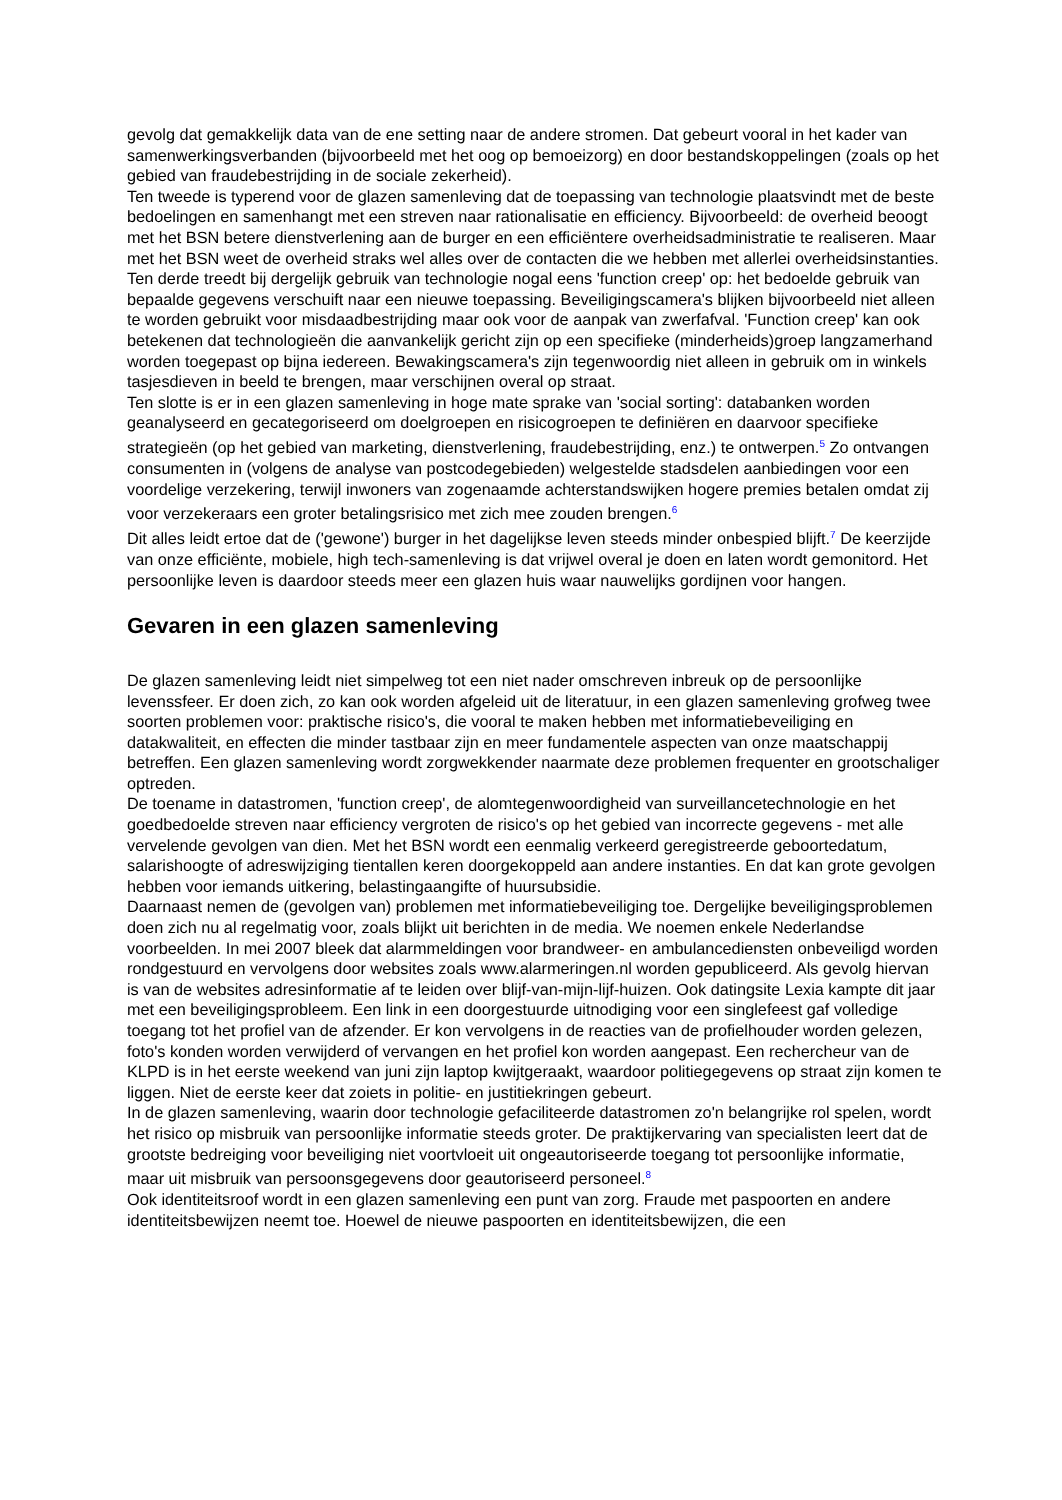gevolg dat gemakkelijk data van de ene setting naar de andere stromen. Dat gebeurt vooral in het kader van samenwerkingsverbanden (bijvoorbeeld met het oog op bemoeizorg) en door bestandskoppelingen (zoals op het gebied van fraudebestrijding in de sociale zekerheid).
Ten tweede is typerend voor de glazen samenleving dat de toepassing van technologie plaatsvindt met de beste bedoelingen en samenhangt met een streven naar rationalisatie en efficiency. Bijvoorbeeld: de overheid beoogt met het BSN betere dienstverlening aan de burger en een efficiëntere overheidsadministratie te realiseren. Maar met het BSN weet de overheid straks wel alles over de contacten die we hebben met allerlei overheidsinstanties.
Ten derde treedt bij dergelijk gebruik van technologie nogal eens 'function creep' op: het bedoelde gebruik van bepaalde gegevens verschuift naar een nieuwe toepassing. Beveiligingscamera's blijken bijvoorbeeld niet alleen te worden gebruikt voor misdaadbestrijding maar ook voor de aanpak van zwerfafval. 'Function creep' kan ook betekenen dat technologieën die aanvankelijk gericht zijn op een specifieke (minderheids)groep langzamerhand worden toegepast op bijna iedereen. Bewakingscamera's zijn tegenwoordig niet alleen in gebruik om in winkels tasjesdieven in beeld te brengen, maar verschijnen overal op straat.
Ten slotte is er in een glazen samenleving in hoge mate sprake van 'social sorting': databanken worden geanalyseerd en gecategoriseerd om doelgroepen en risicogroepen te definiëren en daarvoor specifieke strategieën (op het gebied van marketing, dienstverlening, fraudebestrijding, enz.) te ontwerpen.<sup>5</sup> Zo ontvangen consumenten in (volgens de analyse van postcodegebieden) welgestelde stadsdelen aanbiedingen voor een voordelige verzekering, terwijl inwoners van zogenaamde achterstandswijken hogere premies betalen omdat zij voor verzekeraars een groter betalingsrisico met zich mee zouden brengen.<sup>6</sup>
Dit alles leidt ertoe dat de ('gewone') burger in het dagelijkse leven steeds minder onbespied blijft.<sup>7</sup> De keerzijde van onze efficiënte, mobiele, high tech-samenleving is dat vrijwel overal je doen en laten wordt gemonitord. Het persoonlijke leven is daardoor steeds meer een glazen huis waar nauwelijks gordijnen voor hangen.
Gevaren in een glazen samenleving
De glazen samenleving leidt niet simpelweg tot een niet nader omschreven inbreuk op de persoonlijke levenssfeer. Er doen zich, zo kan ook worden afgeleid uit de literatuur, in een glazen samenleving grofweg twee soorten problemen voor: praktische risico's, die vooral te maken hebben met informatiebeveiliging en datakwaliteit, en effecten die minder tastbaar zijn en meer fundamentele aspecten van onze maatschappij betreffen. Een glazen samenleving wordt zorgwekkender naarmate deze problemen frequenter en grootschaliger optreden.
De toename in datastromen, 'function creep', de alomtegenwoordigheid van surveillancetechnologie en het goedbedoelde streven naar efficiency vergroten de risico's op het gebied van incorrecte gegevens - met alle vervelende gevolgen van dien. Met het BSN wordt een eenmalig verkeerd geregistreerde geboortedatum, salarishoogte of adreswijziging tientallen keren doorgekoppeld aan andere instanties. En dat kan grote gevolgen hebben voor iemands uitkering, belastingaangifte of huursubsidie.
Daarnaast nemen de (gevolgen van) problemen met informatiebeveiliging toe. Dergelijke beveiligingsproblemen doen zich nu al regelmatig voor, zoals blijkt uit berichten in de media. We noemen enkele Nederlandse voorbeelden. In mei 2007 bleek dat alarmmeldingen voor brandweer- en ambulancediensten onbeveiligd worden rondgestuurd en vervolgens door websites zoals www.alarmeringen.nl worden gepubliceerd. Als gevolg hiervan is van de websites adresinformatie af te leiden over blijf-van-mijn-lijf-huizen. Ook datingsite Lexia kampte dit jaar met een beveiligingsprobleem. Een link in een doorgestuurde uitnodiging voor een singlefeest gaf volledige toegang tot het profiel van de afzender. Er kon vervolgens in de reacties van de profielhouder worden gelezen, foto's konden worden verwijderd of vervangen en het profiel kon worden aangepast. Een rechercheur van de KLPD is in het eerste weekend van juni zijn laptop kwijtgeraakt, waardoor politiegegevens op straat zijn komen te liggen. Niet de eerste keer dat zoiets in politie- en justitiekringen gebeurt.
In de glazen samenleving, waarin door technologie gefaciliteerde datastromen zo'n belangrijke rol spelen, wordt het risico op misbruik van persoonlijke informatie steeds groter. De praktijkervaring van specialisten leert dat de grootste bedreiging voor beveiliging niet voortvloeit uit ongeautoriseerde toegang tot persoonlijke informatie, maar uit misbruik van persoonsgegevens door geautoriseerd personeel.<sup>8</sup>
Ook identiteitsroof wordt in een glazen samenleving een punt van zorg. Fraude met paspoorten en andere identiteitsbewijzen neemt toe. Hoewel de nieuwe paspoorten en identiteitsbewijzen, die een